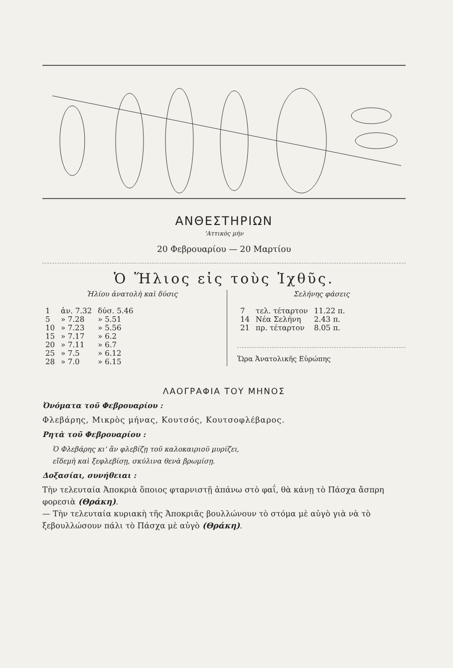ΑΝΘΕΣΤΗΡΙΩΝ
'Αττικὸς μὴν
20 Φεβρουαρίου — 20 Μαρτίου
Ὁ Ἥλιος εἰς τοὺς Ἰχθῦς.
Ἡλίου ἀνατολὴ καὶ δύσις
| 1 | ἀν. 7.32 | δύσ. 5.46 |
| 5 | » 7.28 | » 5.51 |
| 10 | » 7.23 | » 5.56 |
| 15 | » 7.17 | » 6.2 |
| 20 | » 7.11 | » 6.7 |
| 25 | » 7.5 | » 6.12 |
| 28 | » 7.0 | » 6.15 |
Σελήνης φάσεις
| 7 | τελ. τέταρτον | 11.22 π. |
| 14 | Νέα Σελήνη | 2.43 π. |
| 21 | πρ. τέταρτον | 8.05 π. |
Ὥρα Ἀνατολικῆς Εὐρώπης
ΛΑΟΓΡΑΦΙΑ ΤΟΥ ΜΗΝΟΣ
Ὀνόματα τοῦ Φεβρουαρίου :
Φλεβάρης, Μικρὸς μήνας, Κουτσός, Κουτσοφλέβαρος.
Ρητὰ τοῦ Φεβρουαρίου :
Ὁ Φλεβάρης κι' ἂν φλεβίζῃ τοῦ καλοκαιριοῦ μυρίζει,
εἴδεμὴ καὶ ξεφλεβίσῃ, σκύλινα θενὰ βρωμίσῃ.
Δοξασίαι, συνήθειαι :
Τὴν τελευταία Ἀποκριὰ ὅποιος φταρνιστῇ ἀπάνω στὸ φαΐ, θὰ κάνῃ τὸ Πάσχα ἄσπρη φορεσιὰ (Θράκη).
— Τὴν τελευταία κυριακὴ τῆς Ἀποκριᾶς βουλλώνουν τὸ στόμα μὲ αὐγὸ γιὰ νὰ τὸ ξεβουλλώσουν πάλι τὸ Πάσχα μὲ αὐγὸ (Θράκη).